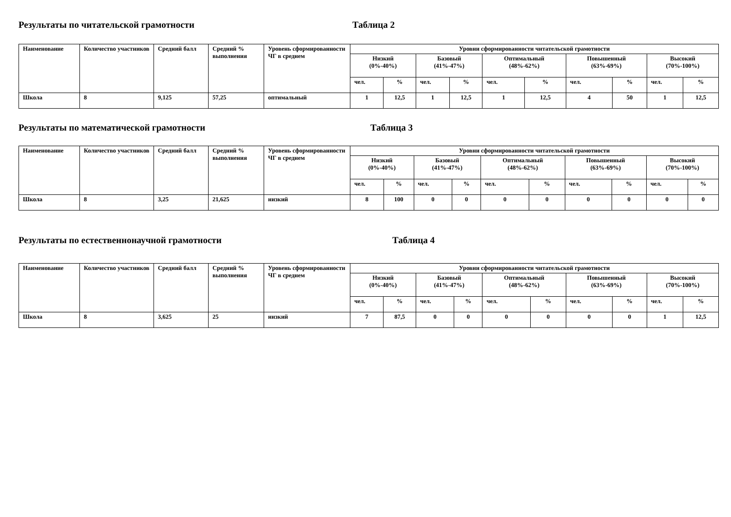Результаты по читательской грамотности Таблица 2
| Наименование | Количество участников | Средний балл | Средний % выполнения | Уровень сформированности ЧГ в среднем | Уровни сформированности читательской грамотности | | | | | | | | | |
| --- | --- | --- | --- | --- | --- | --- | --- | --- | --- | --- | --- | --- | --- | --- |
| | | | | | Низкий (0%-40%) | | Базовый (41%-47%) | | Оптимальный (48%-62%) | | Повышенный (63%-69%) | | Высокий (70%-100%) | |
| | | | | | чел. | % | чел. | % | чел. | % | чел. | % | чел. | % |
| Школа | 8 | 9,125 | 57,25 | оптимальный | 1 | 12,5 | 1 | 12,5 | 1 | 12,5 | 4 | 50 | 1 | 12,5 |
Результаты по математической грамотности Таблица 3
| Наименование | Количество участников | Средний балл | Средний % выполнения | Уровень сформированности ЧГ в среднем | Уровни сформированности читательской грамотности | | | | | | | | | |
| --- | --- | --- | --- | --- | --- | --- | --- | --- | --- | --- | --- | --- | --- | --- |
| | | | | | Низкий (0%-40%) | | Базовый (41%-47%) | | Оптимальный (48%-62%) | | Повышенный (63%-69%) | | Высокий (70%-100%) | |
| | | | | | чел. | % | чел. | % | чел. | % | чел. | % | чел. | % |
| Школа | 8 | 3,25 | 21,625 | низкий | 8 | 100 | 0 | 0 | 0 | 0 | 0 | 0 | 0 | 0 |
Результаты по естественнонаучной грамотности Таблица 4
| Наименование | Количество участников | Средний балл | Средний % выполнения | Уровень сформированности ЧГ в среднем | Уровни сформированности читательской грамотности | | | | | | | | | |
| --- | --- | --- | --- | --- | --- | --- | --- | --- | --- | --- | --- | --- | --- | --- |
| | | | | | Низкий (0%-40%) | | Базовый (41%-47%) | | Оптимальный (48%-62%) | | Повышенный (63%-69%) | | Высокий (70%-100%) | |
| | | | | | чел. | % | чел. | % | чел. | % | чел. | % | чел. | % |
| Школа | 8 | 3,625 | 25 | низкий | 7 | 87,5 | 0 | 0 | 0 | 0 | 0 | 0 | 1 | 12,5 |